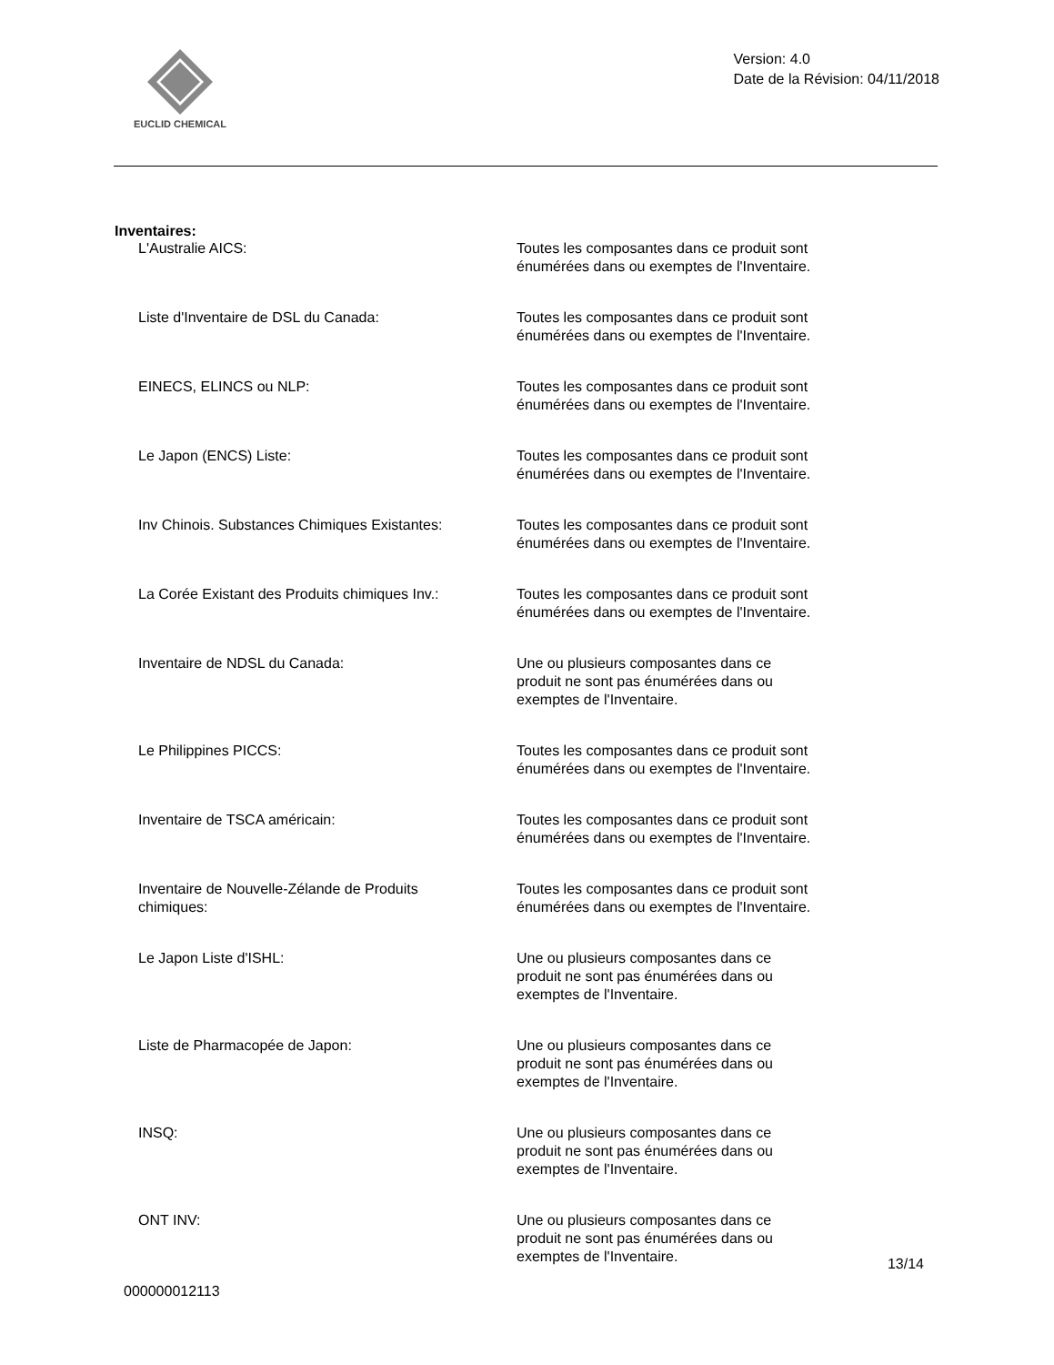EUCLID CHEMICAL
Version: 4.0
Date de la Révision: 04/11/2018
Inventaires:
L'Australie AICS: Toutes les composantes dans ce produit sont énumérées dans ou exemptes de l'Inventaire.
Liste d'Inventaire de DSL du Canada: Toutes les composantes dans ce produit sont énumérées dans ou exemptes de l'Inventaire.
EINECS, ELINCS ou NLP: Toutes les composantes dans ce produit sont énumérées dans ou exemptes de l'Inventaire.
Le Japon (ENCS) Liste: Toutes les composantes dans ce produit sont énumérées dans ou exemptes de l'Inventaire.
Inv Chinois. Substances Chimiques Existantes:
Toutes les composantes dans ce produit sont énumérées dans ou exemptes de l'Inventaire.
La Corée Existant des Produits chimiques Inv.:
Toutes les composantes dans ce produit sont énumérées dans ou exemptes de l'Inventaire.
Inventaire de NDSL du Canada: Une ou plusieurs composantes dans ce
produit ne sont pas énumérées dans ou
exemptes de l'Inventaire.
Le Philippines PICCS: Toutes les composantes dans ce produit sont énumérées dans ou exemptes de l'Inventaire.
Inventaire de TSCA américain: Toutes les composantes dans ce produit sont énumérées dans ou exemptes de l'Inventaire.
Inventaire de Nouvelle-Zélande de Produits
chimiques:
Toutes les composantes dans ce produit sont énumérées dans ou exemptes de l'Inventaire.
Le Japon Liste d'ISHL: Une ou plusieurs composantes dans ce
produit ne sont pas énumérées dans ou
exemptes de l'Inventaire.
Liste de Pharmacopée de Japon: Une ou plusieurs composantes dans ce
produit ne sont pas énumérées dans ou
exemptes de l'Inventaire.
INSQ: Une ou plusieurs composantes dans ce
produit ne sont pas énumérées dans ou
exemptes de l'Inventaire.
ONT INV: Une ou plusieurs composantes dans ce
produit ne sont pas énumérées dans ou
exemptes de l'Inventaire.
000000012113
13/14